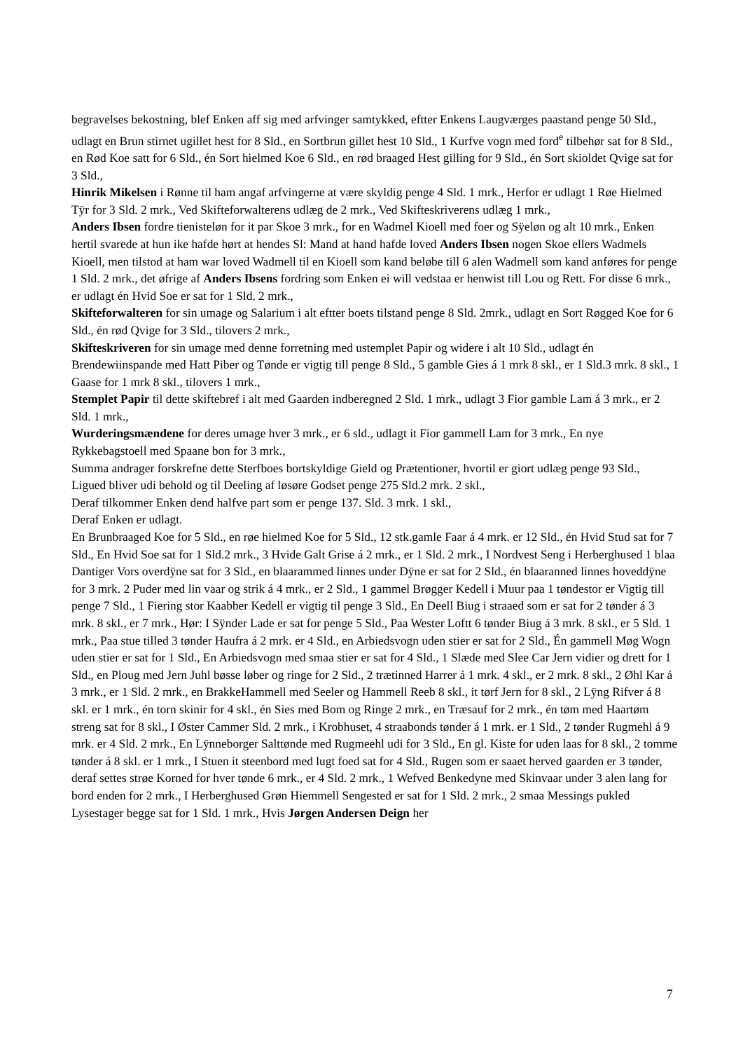begravelses bekostning, blef Enken aff sig med arfvinger samtykked, eftter Enkens Laugværges paastand penge 50 Sld., udlagt en Brun stirnet ugillet hest for 8 Sld., en Sortbrun gillet hest 10 Sld., 1 Kurfve vogn med ford<sup>e</sup> tilbehør sat for 8 Sld., en Rød Koe satt for 6 Sld., én Sort hielmed Koe 6 Sld., en rød braaged Hest gilling for 9 Sld., én Sort skioldet Qvige sat for 3 Sld.,
Hinrik Mikelsen i Rønne til ham angaf arfvingerne at være skyldig penge 4 Sld. 1 mrk., Herfor er udlagt 1 Røe Hielmed Tÿr for 3 Sld. 2 mrk., Ved Skifteforwalterens udlæg de 2 mrk., Ved Skifteskriverens udlæg 1 mrk.,
Anders Ibsen fordre tienisteløn for it par Skoe 3 mrk., for en Wadmel Kioell med foer og Sÿeløn og alt 10 mrk., Enken hertil svarede at hun ike hafde hørt at hendes Sl: Mand at hand hafde loved Anders Ibsen nogen Skoe ellers Wadmels Kioell, men tilstod at ham war loved Wadmell til en Kioell som kand beløbe till 6 alen Wadmell som kand anføres for penge 1 Sld. 2 mrk., det øfrige af Anders Ibsens fordring som Enken ei will vedstaa er henwist till Lou og Rett. For disse 6 mrk., er udlagt én Hvid Soe er sat for 1 Sld. 2 mrk.,
Skifteforwalteren for sin umage og Salarium i alt eftter boets tilstand penge 8 Sld. 2mrk., udlagt en Sort Røgged Koe for 6 Sld., én rød Qvige for 3 Sld., tilovers 2 mrk.,
Skifteskriveren for sin umage med denne forretning med ustemplet Papir og widere i alt 10 Sld., udlagt én Brendewiinspande med Hatt Piber og Tønde er vigtig till penge 8 Sld., 5 gamble Gies á 1 mrk 8 skl., er 1 Sld.3 mrk. 8 skl., 1 Gaase for 1 mrk 8 skl., tilovers 1 mrk.,
Stemplet Papir til dette skiftebref i alt med Gaarden indberegned 2 Sld. 1 mrk., udlagt 3 Fior gamble Lam á 3 mrk., er 2 Sld. 1 mrk.,
Wurderingsmændene for deres umage hver 3 mrk., er 6 sld., udlagt it Fior gammell Lam for 3 mrk., En nye Rykkebagstoell med Spaane bon for 3 mrk.,
Summa andrager forskrefne dette Sterfboes bortskyldige Gield og Prætentioner, hvortil er giort udlæg penge 93 Sld.,
Ligued bliver udi behold og til Deeling af løsøre Godset penge 275 Sld.2 mrk. 2 skl.,
Deraf tilkommer Enken dend halfve part som er penge 137. Sld. 3 mrk. 1 skl.,
Deraf Enken er udlagt.
En Brunbraaged Koe for 5 Sld., en røe hielmed Koe for 5 Sld., 12 stk.gamle Faar á 4 mrk. er 12 Sld., én Hvid Stud sat for 7 Sld., En Hvid Soe sat for 1 Sld.2 mrk., 3 Hvide Galt Grise á 2 mrk., er 1 Sld. 2 mrk., I Nordvest Seng i Herberghused 1 blaa Dantiger Vors overdÿne sat for 3 Sld., en blaarammed linnes under Dÿne er sat for 2 Sld., én blaaranned linnes hoveddÿne for 3 mrk. 2 Puder med lin vaar og strik á 4 mrk., er 2 Sld., 1 gammel Brøgger Kedell i Muur paa 1 tøndestor er Vigtig till penge 7 Sld., 1 Fiering stor Kaabber Kedell er vigtig til penge 3 Sld., En Deell Biug i straaed som er sat for 2 tønder á 3 mrk. 8 skl., er 7 mrk., Hør: I Sÿnder Lade er sat for penge 5 Sld., Paa Wester Loftt 6 tønder Biug á 3 mrk. 8 skl., er 5 Sld. 1 mrk., Paa stue tilled 3 tønder Haufra á 2 mrk. er 4 Sld., en Arbiedsvogn uden stier er sat for 2 Sld., Én gammell Møg Wogn uden stier er sat for 1 Sld., En Arbiedsvogn med smaa stier er sat for 4 Sld., 1 Slæde med Slee Car Jern vidier og drett for 1 Sld., en Ploug med Jern Juhl bøsse løber og ringe for 2 Sld., 2 trætinned Harrer á 1 mrk. 4 skl., er 2 mrk. 8 skl., 2 Øhl Kar á 3 mrk., er 1 Sld. 2 mrk., en BrakkeHammell med Seeler og Hammell Reeb 8 skl., it tørf Jern for 8 skl., 2 Lÿng Rifver á 8 skl. er 1 mrk., én torn skinir for 4 skl., én Sies med Bom og Ringe 2 mrk., en Træsauf for 2 mrk., én tøm med Haartøm streng sat for 8 skl., I Øster Cammer Sld. 2 mrk., i Krobhuset, 4 straabonds tønder á 1 mrk. er 1 Sld., 2 tønder Rugmehl á 9 mrk. er 4 Sld. 2 mrk., En Lÿnneborger Salttønde med Rugmeehl udi for 3 Sld., En gl. Kiste for uden laas for 8 skl., 2 tomme tønder á 8 skl. er 1 mrk., I Stuen it steenbord med lugt foed sat for 4 Sld., Rugen som er saaet herved gaarden er 3 tønder, deraf settes strøe Korned for hver tønde 6 mrk., er 4 Sld. 2 mrk., 1 Wefved Benkedyne med Skinvaar under 3 alen lang for bord enden for 2 mrk., I Herberghused Grøn Hiemmell Sengested er sat for 1 Sld. 2 mrk., 2 smaa Messings pukled Lysestager begge sat for 1 Sld. 1 mrk., Hvis Jørgen Andersen Deign her
7